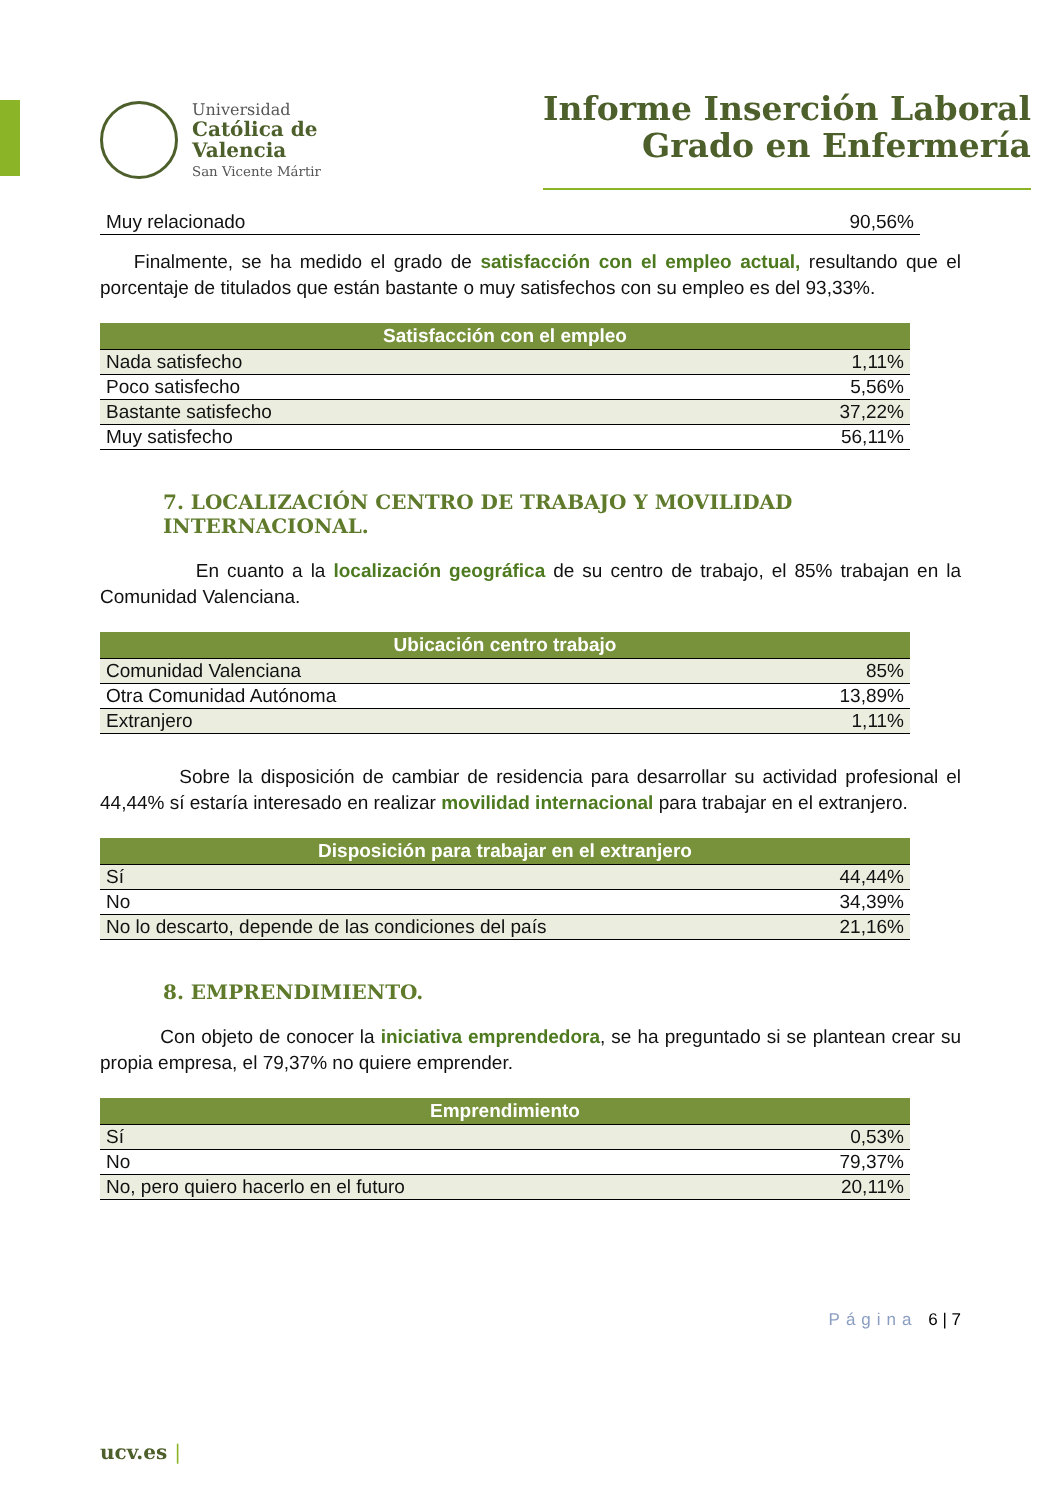Universidad
Católica de
Valencia
San Vicente Mártir
Informe Inserción Laboral
Grado en Enfermería
| Muy relacionado | 90,56% |
Finalmente, se ha medido el grado de satisfacción con el empleo actual, resultando que el porcentaje de titulados que están bastante o muy satisfechos con su empleo es del 93,33%.
| Satisfacción con el empleo | |
| --- | --- |
| Nada satisfecho | 1,11% |
| Poco satisfecho | 5,56% |
| Bastante satisfecho | 37,22% |
| Muy satisfecho | 56,11% |
7. LOCALIZACIÓN CENTRO DE TRABAJO Y MOVILIDAD INTERNACIONAL.
En cuanto a la localización geográfica de su centro de trabajo, el 85% trabajan en la Comunidad Valenciana.
| Ubicación centro trabajo | |
| --- | --- |
| Comunidad Valenciana | 85% |
| Otra Comunidad Autónoma | 13,89% |
| Extranjero | 1,11% |
Sobre la disposición de cambiar de residencia para desarrollar su actividad profesional el 44,44% sí estaría interesado en realizar movilidad internacional para trabajar en el extranjero.
| Disposición para trabajar en el extranjero | |
| --- | --- |
| Sí | 44,44% |
| No | 34,39% |
| No lo descarto, depende de las condiciones del país | 21,16% |
8. EMPRENDIMIENTO.
Con objeto de conocer la iniciativa emprendedora, se ha preguntado si se plantean crear su propia empresa, el 79,37% no quiere emprender.
| Emprendimiento | |
| --- | --- |
| Sí | 0,53% |
| No | 79,37% |
| No, pero quiero hacerlo en el futuro | 20,11% |
Página 6 | 7
ucv.es |